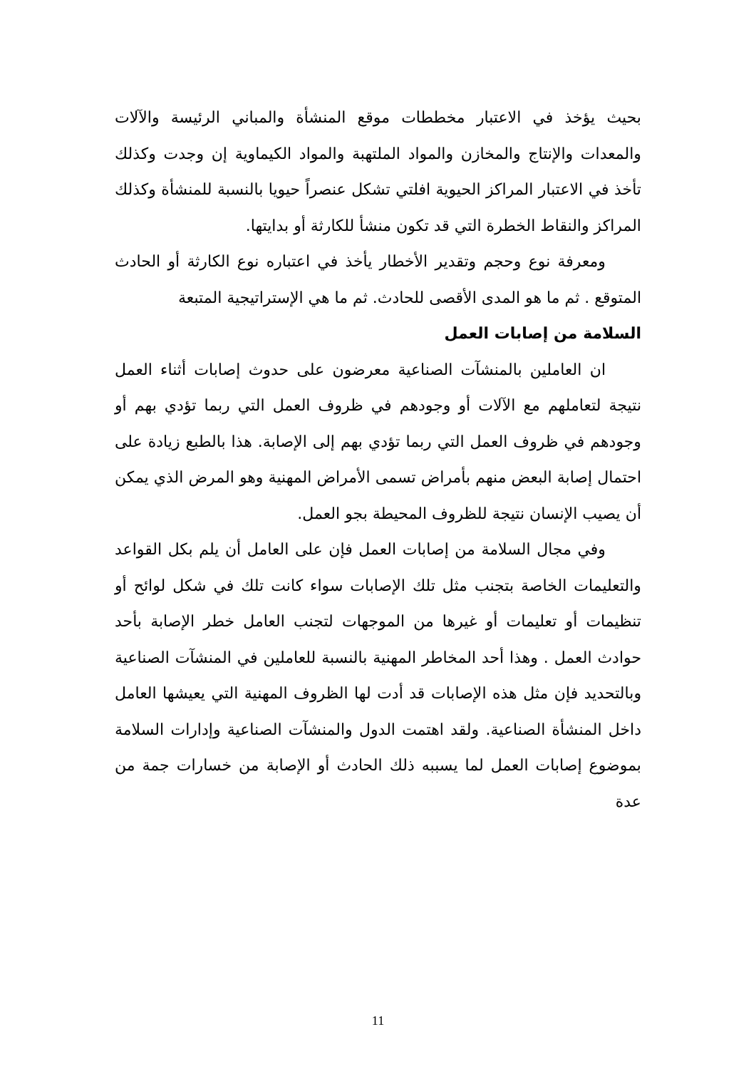بحيث يؤخذ في الاعتبار مخططات موقع المنشأة والمباني الرئيسة والآلات والمعدات والإنتاج والمخازن والمواد الملتهبة والمواد الكيماوية إن وجدت وكذلك تأخذ في الاعتبار المراكز الحيوية افلتي تشكل عنصراً حيويا بالنسبة للمنشأة وكذلك المراكز والنقاط الخطرة التي قد تكون منشأ للكارثة أو بدايتها.
ومعرفة نوع وحجم وتقدير الأخطار يأخذ في اعتباره نوع الكارثة أو الحادث المتوقع . ثم ما هو المدى الأقصى للحادث. ثم ما هي الإستراتيجية المتبعة
السلامة من إصابات العمل
ان العاملين بالمنشآت الصناعية معرضون على حدوث إصابات أثناء العمل نتيجة لتعاملهم مع الآلات أو وجودهم في ظروف العمل التي ربما تؤدي بهم أو وجودهم في ظروف العمل التي ربما تؤدي بهم إلى الإصابة. هذا بالطبع زيادة على احتمال إصابة البعض منهم بأمراض تسمى الأمراض المهنية وهو المرض الذي يمكن أن يصيب الإنسان نتيجة للظروف المحيطة بجو العمل.
وفي مجال السلامة من إصابات العمل فإن على العامل أن يلم بكل القواعد والتعليمات الخاصة بتجنب مثل تلك الإصابات سواء كانت تلك في شكل لوائح أو تنظيمات أو تعليمات أو غيرها من الموجهات لتجنب العامل خطر الإصابة بأحد حوادث العمل . وهذا أحد المخاطر المهنية بالنسبة للعاملين في المنشآت الصناعية وبالتحديد فإن مثل هذه الإصابات قد أدت لها الظروف المهنية التي يعيشها العامل داخل المنشأة الصناعية. ولقد اهتمت الدول والمنشآت الصناعية وإدارات السلامة بموضوع إصابات العمل لما يسببه ذلك الحادث أو الإصابة من خسارات جمة من عدة
11